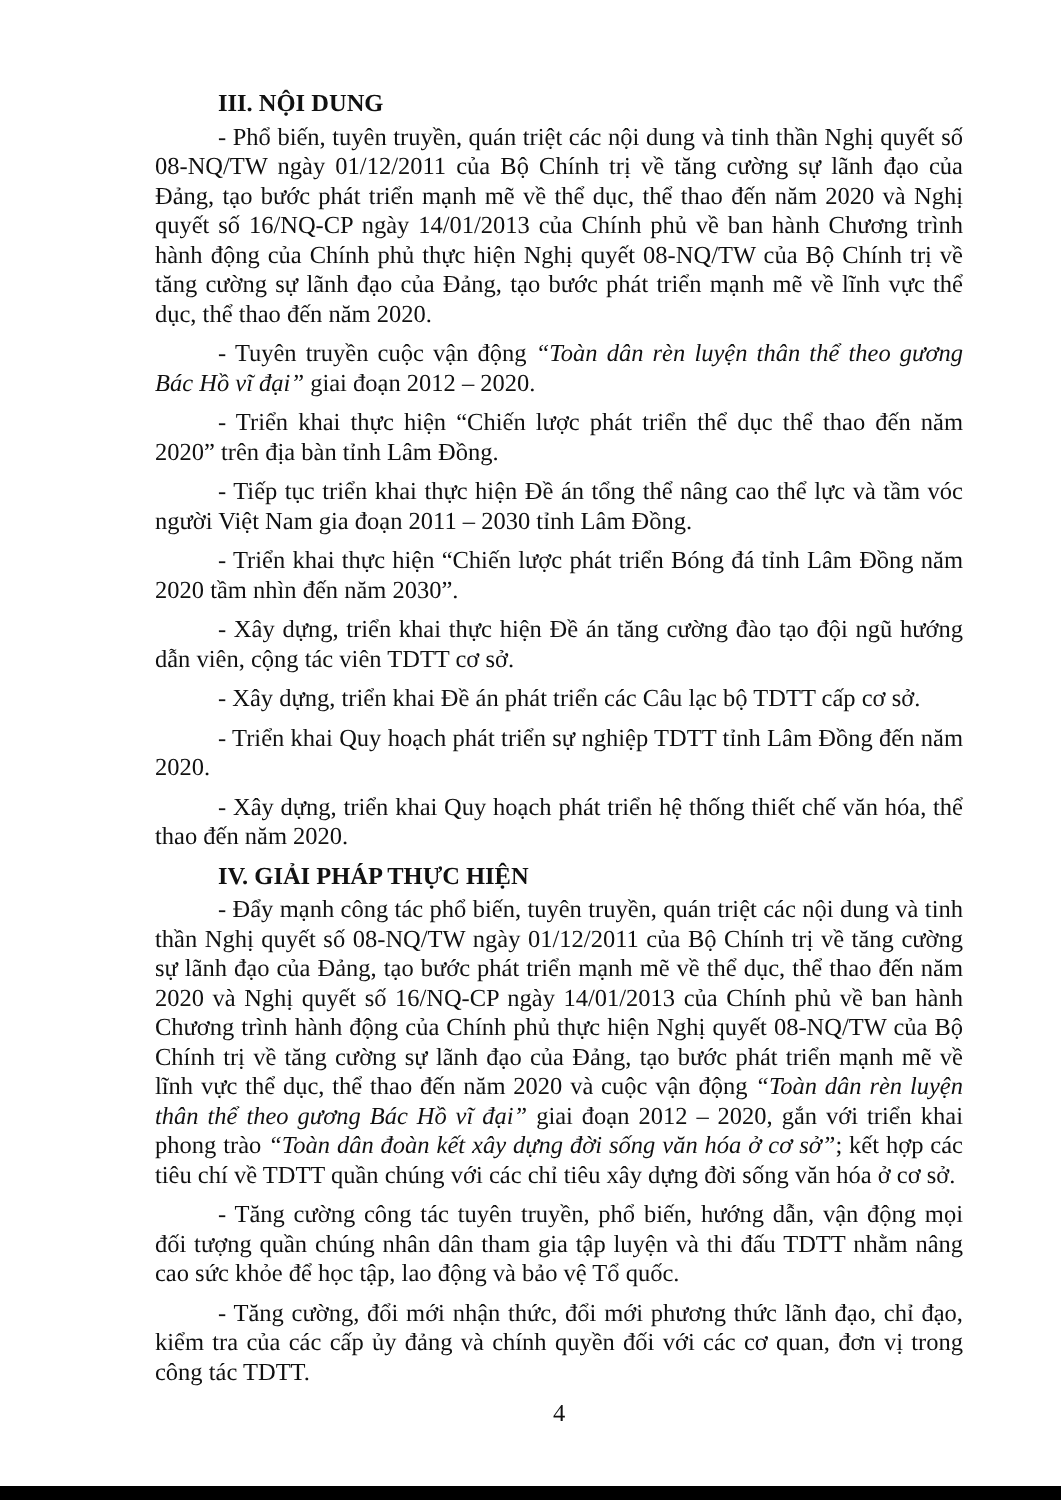III. NỘI DUNG
- Phổ biến, tuyên truyền, quán triệt các nội dung và tinh thần Nghị quyết số 08-NQ/TW ngày 01/12/2011 của Bộ Chính trị về tăng cường sự lãnh đạo của Đảng, tạo bước phát triển mạnh mẽ về thể dục, thể thao đến năm 2020 và Nghị quyết số 16/NQ-CP ngày 14/01/2013 của Chính phủ về ban hành Chương trình hành động của Chính phủ thực hiện Nghị quyết 08-NQ/TW của Bộ Chính trị về tăng cường sự lãnh đạo của Đảng, tạo bước phát triển mạnh mẽ về lĩnh vực thể dục, thể thao đến năm 2020.
- Tuyên truyền cuộc vận động “Toàn dân rèn luyện thân thể theo gương Bác Hồ vĩ đại” giai đoạn 2012 – 2020.
- Triển khai thực hiện “Chiến lược phát triển thể dục thể thao đến năm 2020” trên địa bàn tỉnh Lâm Đồng.
- Tiếp tục triển khai thực hiện Đề án tổng thể nâng cao thể lực và tầm vóc người Việt Nam gia đoạn 2011 – 2030 tỉnh Lâm Đồng.
- Triển khai thực hiện “Chiến lược phát triển Bóng đá tỉnh Lâm Đồng năm 2020 tầm nhìn đến năm 2030”.
- Xây dựng, triển khai thực hiện Đề án tăng cường đào tạo đội ngũ hướng dẫn viên, cộng tác viên TDTT cơ sở.
- Xây dựng, triển khai Đề án phát triển các Câu lạc bộ TDTT cấp cơ sở.
- Triển khai Quy hoạch phát triển sự nghiệp TDTT tỉnh Lâm Đồng đến năm 2020.
- Xây dựng, triển khai Quy hoạch phát triển hệ thống thiết chế văn hóa, thể thao đến năm 2020.
IV. GIẢI PHÁP THỰC HIỆN
- Đẩy mạnh công tác phổ biến, tuyên truyền, quán triệt các nội dung và tinh thần Nghị quyết số 08-NQ/TW ngày 01/12/2011 của Bộ Chính trị về tăng cường sự lãnh đạo của Đảng, tạo bước phát triển mạnh mẽ về thể dục, thể thao đến năm 2020 và Nghị quyết số 16/NQ-CP ngày 14/01/2013 của Chính phủ về ban hành Chương trình hành động của Chính phủ thực hiện Nghị quyết 08-NQ/TW của Bộ Chính trị về tăng cường sự lãnh đạo của Đảng, tạo bước phát triển mạnh mẽ về lĩnh vực thể dục, thể thao đến năm 2020 và cuộc vận động “Toàn dân rèn luyện thân thể theo gương Bác Hồ vĩ đại” giai đoạn 2012 – 2020, gắn với triển khai phong trào “Toàn dân đoàn kết xây dựng đời sống văn hóa ở cơ sở”; kết hợp các tiêu chí về TDTT quần chúng với các chỉ tiêu xây dựng đời sống văn hóa ở cơ sở.
- Tăng cường công tác tuyên truyền, phổ biến, hướng dẫn, vận động mọi đối tượng quần chúng nhân dân tham gia tập luyện và thi đấu TDTT nhằm nâng cao sức khỏe để học tập, lao động và bảo vệ Tổ quốc.
- Tăng cường, đổi mới nhận thức, đổi mới phương thức lãnh đạo, chỉ đạo, kiểm tra của các cấp ủy đảng và chính quyền đối với các cơ quan, đơn vị trong công tác TDTT.
4